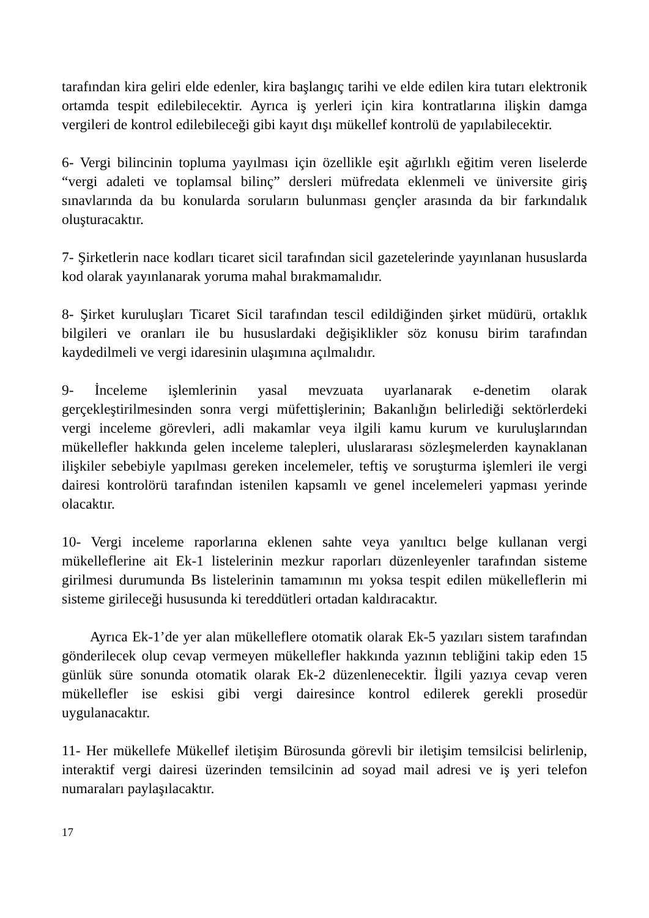tarafından kira geliri elde edenler, kira başlangıç tarihi ve elde edilen kira tutarı elektronik ortamda tespit edilebilecektir. Ayrıca iş yerleri için kira kontratlarına ilişkin damga vergileri de kontrol edilebileceği gibi kayıt dışı mükellef kontrolü de yapılabilecektir.
6- Vergi bilincinin topluma yayılması için özellikle eşit ağırlıklı eğitim veren liselerde “vergi adaleti ve toplamsal bilinç” dersleri müfredata eklenmeli ve üniversite giriş sınavlarında da bu konularda soruların bulunması gençler arasında da bir farkındalık oluşturacaktır.
7- Şirketlerin nace kodları ticaret sicil tarafından sicil gazetelerinde yayınlanan hususlarda kod olarak yayınlanarak yoruma mahal bırakmamalıdır.
8- Şirket kuruluşları Ticaret Sicil tarafından tescil edildiğinden şirket müdürü, ortaklık bilgileri ve oranları ile bu hususlardaki değişiklikler söz konusu birim tarafından kaydedilmeli ve vergi idaresinin ulaşımına açılmalıdır.
9- İnceleme işlemlerinin yasal mevzuata uyarlanarak e-denetim olarak gerçekleştirilmesinden sonra vergi müfettişlerinin; Bakanlığın belirlediği sektörlerdeki vergi inceleme görevleri, adli makamlar veya ilgili kamu kurum ve kuruluşlarından mükellefler hakkında gelen inceleme talepleri, uluslararası sözleşmelerden kaynaklanan ilişkiler sebebiyle yapılması gereken incelemeler, teftiş ve soruşturma işlemleri ile vergi dairesi kontrolörü tarafından istenilen kapsamlı ve genel incelemeleri yapması yerinde olacaktır.
10- Vergi inceleme raporlarına eklenen sahte veya yanıltıcı belge kullanan vergi mükelleflerine ait Ek-1 listelerinin mezkur raporları düzenleyenler tarafından sisteme girilmesi durumunda Bs listelerinin tamamının mı yoksa tespit edilen mükelleflerin mi sisteme girileceği hususunda ki tereddütleri ortadan kaldıracaktır.
Ayrıca Ek-1’de yer alan mükelleflere otomatik olarak Ek-5 yazıları sistem tarafından gönderilecek olup cevap vermeyen mükellefler hakkında yazının tebliğini takip eden 15 günlük süre sonunda otomatik olarak Ek-2 düzenlenecektir. İlgili yazıya cevap veren mükellefler ise eskisi gibi vergi dairesince kontrol edilerek gerekli prosedür uygulanacaktır.
11- Her mükellefe Mükellef iletişim Bürosunda görevli bir iletişim temsilcisi belirlenip, interaktif vergi dairesi üzerinden temsilcinin ad soyad mail adresi ve iş yeri telefon numaraları paylaşılacaktır.
17